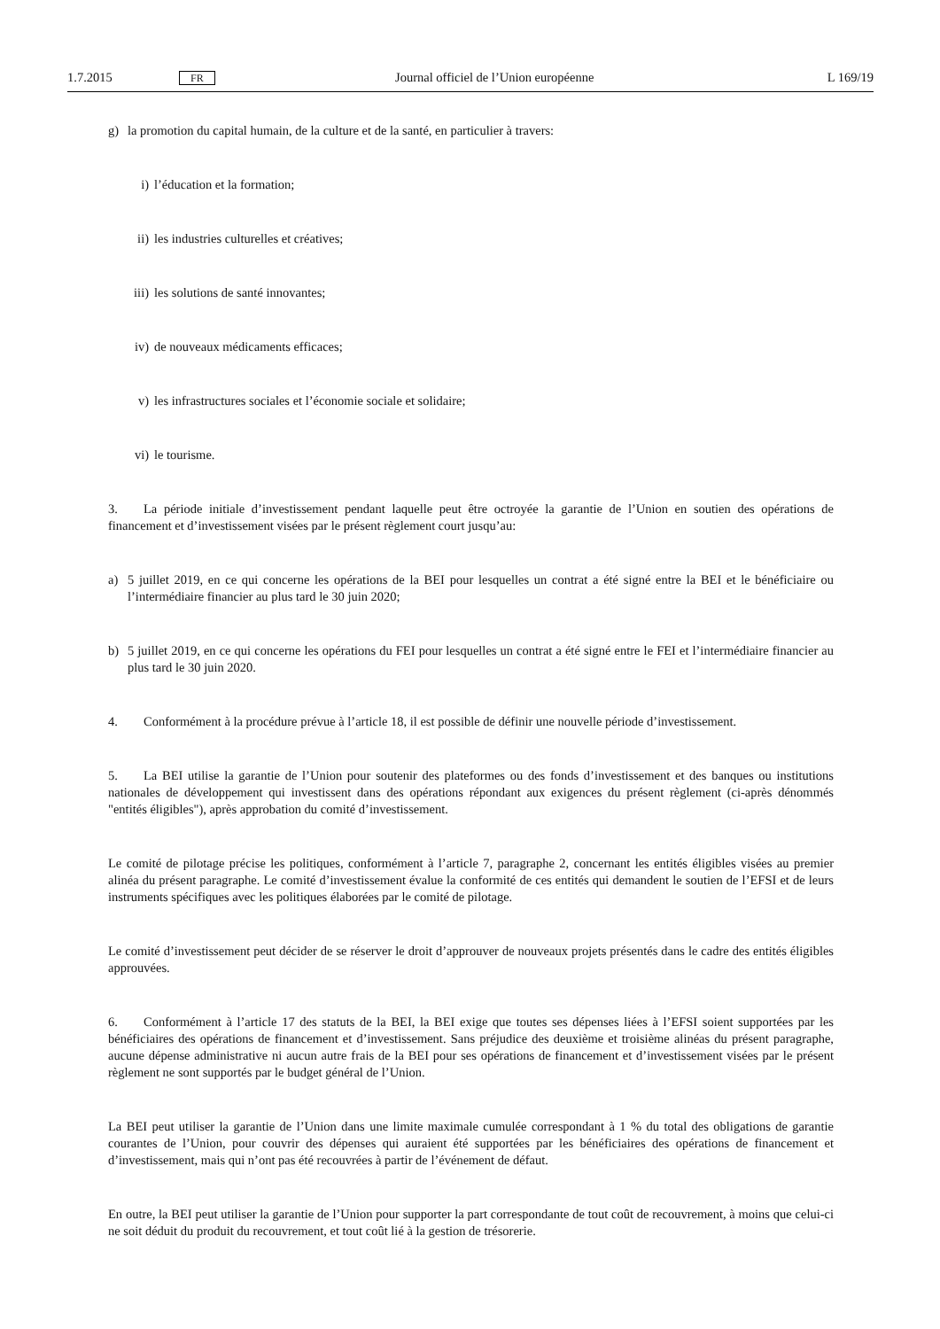1.7.2015 FR Journal officiel de l’Union européenne L 169/19
g) la promotion du capital humain, de la culture et de la santé, en particulier à travers:
i) l’éducation et la formation;
ii) les industries culturelles et créatives;
iii) les solutions de santé innovantes;
iv) de nouveaux médicaments efficaces;
v) les infrastructures sociales et l’économie sociale et solidaire;
vi) le tourisme.
3. La période initiale d’investissement pendant laquelle peut être octroyée la garantie de l’Union en soutien des opérations de financement et d’investissement visées par le présent règlement court jusqu’au:
a) 5 juillet 2019, en ce qui concerne les opérations de la BEI pour lesquelles un contrat a été signé entre la BEI et le bénéficiaire ou l’intermédiaire financier au plus tard le 30 juin 2020;
b) 5 juillet 2019, en ce qui concerne les opérations du FEI pour lesquelles un contrat a été signé entre le FEI et l’intermédiaire financier au plus tard le 30 juin 2020.
4. Conformément à la procédure prévue à l’article 18, il est possible de définir une nouvelle période d’investissement.
5. La BEI utilise la garantie de l’Union pour soutenir des plateformes ou des fonds d’investissement et des banques ou institutions nationales de développement qui investissent dans des opérations répondant aux exigences du présent règlement (ci-après dénommés "entités éligibles"), après approbation du comité d’investissement.
Le comité de pilotage précise les politiques, conformément à l’article 7, paragraphe 2, concernant les entités éligibles visées au premier alinéa du présent paragraphe. Le comité d’investissement évalue la conformité de ces entités qui demandent le soutien de l’EFSI et de leurs instruments spécifiques avec les politiques élaborées par le comité de pilotage.
Le comité d’investissement peut décider de se réserver le droit d’approuver de nouveaux projets présentés dans le cadre des entités éligibles approuvées.
6. Conformément à l’article 17 des statuts de la BEI, la BEI exige que toutes ses dépenses liées à l’EFSI soient supportées par les bénéficiaires des opérations de financement et d’investissement. Sans préjudice des deuxième et troisième alinéas du présent paragraphe, aucune dépense administrative ni aucun autre frais de la BEI pour ses opérations de financement et d’investissement visées par le présent règlement ne sont supportés par le budget général de l’Union.
La BEI peut utiliser la garantie de l’Union dans une limite maximale cumulée correspondant à 1 % du total des obligations de garantie courantes de l’Union, pour couvrir des dépenses qui auraient été supportées par les bénéficiaires des opérations de financement et d’investissement, mais qui n’ont pas été recouvrées à partir de l’événement de défaut.
En outre, la BEI peut utiliser la garantie de l’Union pour supporter la part correspondante de tout coût de recouvrement, à moins que celui-ci ne soit déduit du produit du recouvrement, et tout coût lié à la gestion de trésorerie.